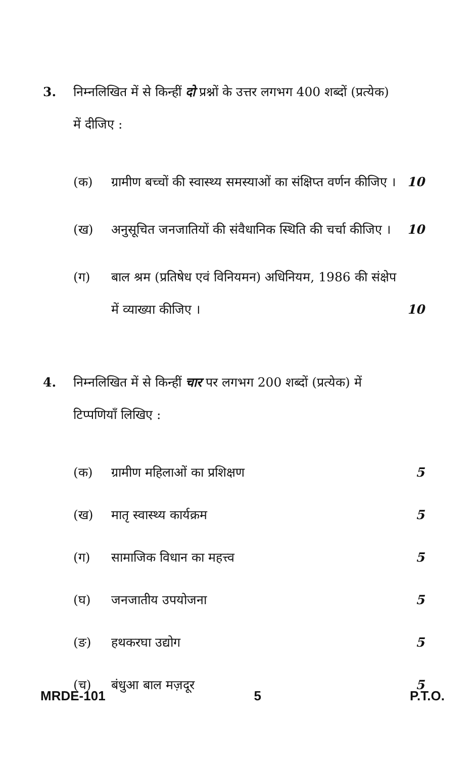3. निम्नलिखित में से किन्हीं दो प्रश्नों के उत्तर लगभग 400 शब्दों (प्रत्येक) में दीजिए :
(क) ग्रामीण बच्चों की स्वास्थ्य समस्याओं का संक्षिप्त वर्णन कीजिए ।
10
(ख) अनुसूचित जनजातियों की संवैधानिक स्थिति की चर्चा कीजिए ।
10
(ग) बाल श्रम (प्रतिषेध एवं विनियमन) अधिनियम, 1986 की संक्षेप में व्याख्या कीजिए ।
10
4. निम्नलिखित में से किन्हीं चार पर लगभग 200 शब्दों (प्रत्येक) में टिप्पणियाँ लिखिए :
(क) ग्रामीण महिलाओं का प्रशिक्षण 5
(ख) मातृ स्वास्थ्य कार्यक्रम 5
(ग) सामाजिक विधान का महत्त्व 5
(घ) जनजातीय उपयोजना 5
(ङ) हथकरघा उद्योग 5
(च) बंधुआ बाल मज़दूर 5
MRDE-101 5 P.T.O.